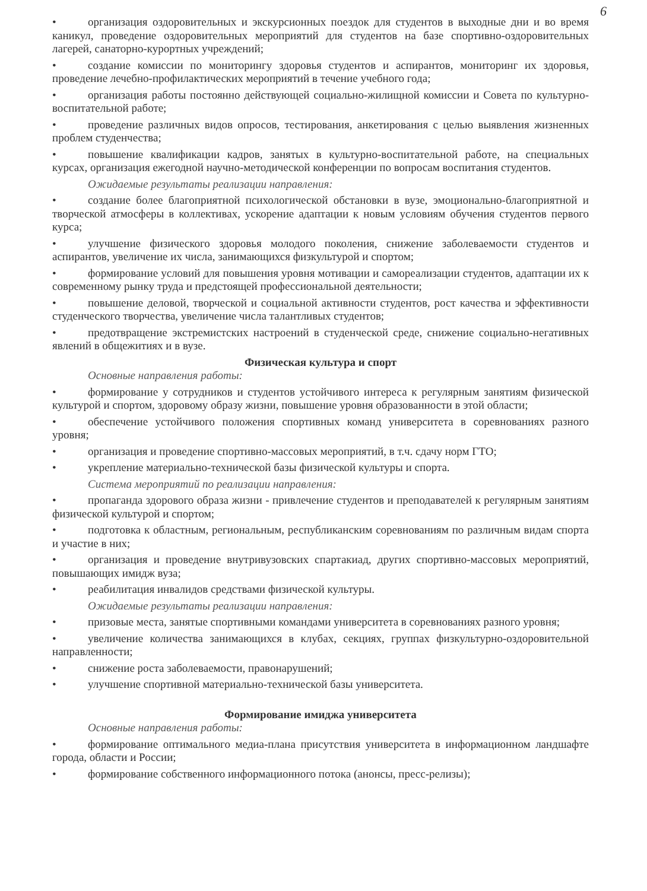6
• организация оздоровительных и экскурсионных поездок для студентов в выходные дни и во время каникул, проведение оздоровительных мероприятий для студентов на базе спортивно-оздоровительных лагерей, санаторно-курортных учреждений;
• создание комиссии по мониторингу здоровья студентов и аспирантов, мониторинг их здоровья, проведение лечебно-профилактических мероприятий в течение учебного года;
• организация работы постоянно действующей социально-жилищной комиссии и Совета по культурно-воспитательной работе;
• проведение различных видов опросов, тестирования, анкетирования с целью выявления жизненных проблем студенчества;
• повышение квалификации кадров, занятых в культурно-воспитательной работе, на специальных курсах, организация ежегодной научно-методической конференции по вопросам воспитания студентов.
Ожидаемые результаты реализации направления:
• создание более благоприятной психологической обстановки в вузе, эмоционально-благоприятной и творческой атмосферы в коллективах, ускорение адаптации к новым условиям обучения студентов первого курса;
• улучшение физического здоровья молодого поколения, снижение заболеваемости студентов и аспирантов, увеличение их числа, занимающихся физкультурой и спортом;
• формирование условий для повышения уровня мотивации и самореализации студентов, адаптации их к современному рынку труда и предстоящей профессиональной деятельности;
• повышение деловой, творческой и социальной активности студентов, рост качества и эффективности студенческого творчества, увеличение числа талантливых студентов;
• предотвращение экстремистских настроений в студенческой среде, снижение социально-негативных явлений в общежитиях и в вузе.
Физическая культура и спорт
Основные направления работы:
• формирование у сотрудников и студентов устойчивого интереса к регулярным занятиям физической культурой и спортом, здоровому образу жизни, повышение уровня образованности в этой области;
• обеспечение устойчивого положения спортивных команд университета в соревнованиях разного уровня;
• организация и проведение спортивно-массовых мероприятий, в т.ч. сдачу норм ГТО;
• укрепление материально-технической базы физической культуры и спорта.
Система мероприятий по реализации направления:
• пропаганда здорового образа жизни - привлечение студентов и преподавателей к регулярным занятиям физической культурой и спортом;
• подготовка к областным, региональным, республиканским соревнованиям по различным видам спорта и участие в них;
• организация и проведение внутривузовских спартакиад, других спортивно-массовых мероприятий, повышающих имидж вуза;
• реабилитация инвалидов средствами физической культуры.
Ожидаемые результаты реализации направления:
• призовые места, занятые спортивными командами университета в соревнованиях разного уровня;
• увеличение количества занимающихся в клубах, секциях, группах физкультурно-оздоровительной направленности;
• снижение роста заболеваемости, правонарушений;
• улучшение спортивной материально-технической базы университета.
Формирование имиджа университета
Основные направления работы:
• формирование оптимального медиа-плана присутствия университета в информационном ландшафте города, области и России;
• формирование собственного информационного потока (анонсы, пресс-релизы);